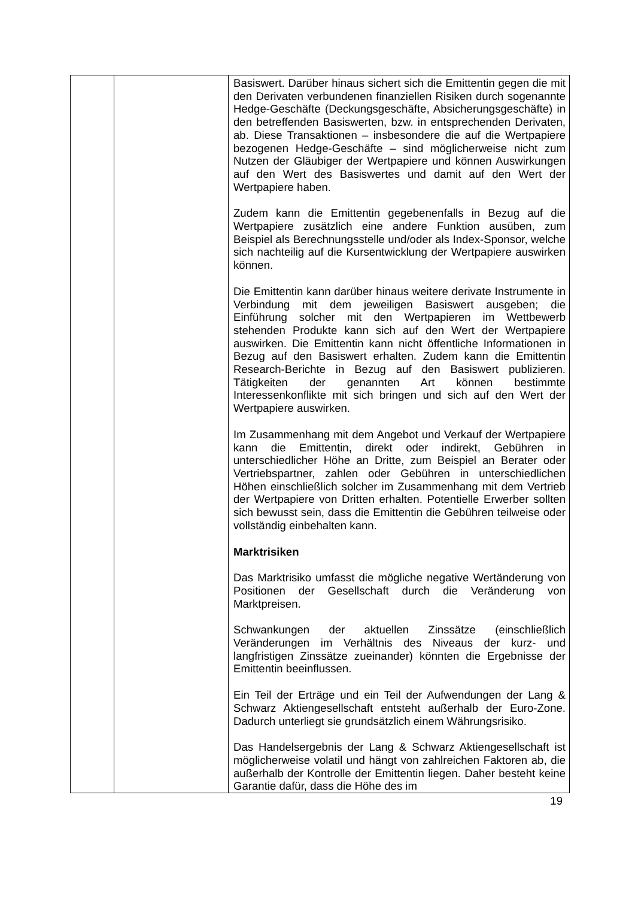| | | Basiswert. Darüber hinaus sichert sich die Emittentin gegen die mit den Derivaten verbundenen finanziellen Risiken durch sogenannte Hedge-Geschäfte (Deckungsgeschäfte, Absicherungsgeschäfte) in den betreffenden Basiswerten, bzw. in entsprechenden Derivaten, ab. Diese Transaktionen – insbesondere die auf die Wertpapiere bezogenen Hedge-Geschäfte – sind möglicherweise nicht zum Nutzen der Gläubiger der Wertpapiere und können Auswirkungen auf den Wert des Basiswertes und damit auf den Wert der Wertpapiere haben. Zudem kann die Emittentin gegebenenfalls in Bezug auf die Wertpapiere zusätzlich eine andere Funktion ausüben, zum Beispiel als Berechnungsstelle und/oder als Index-Sponsor, welche sich nachteilig auf die Kursentwicklung der Wertpapiere auswirken können. Die Emittentin kann darüber hinaus weitere derivate Instrumente in Verbindung mit dem jeweiligen Basiswert ausgeben; die Einführung solcher mit den Wertpapieren im Wettbewerb stehenden Produkte kann sich auf den Wert der Wertpapiere auswirken. Die Emittentin kann nicht öffentliche Informationen in Bezug auf den Basiswert erhalten. Zudem kann die Emittentin Research-Berichte in Bezug auf den Basiswert publizieren. Tätigkeiten der genannten Art können bestimmte Interessenkonflikte mit sich bringen und sich auf den Wert der Wertpapiere auswirken. Im Zusammenhang mit dem Angebot und Verkauf der Wertpapiere kann die Emittentin, direkt oder indirekt, Gebühren in unterschiedlicher Höhe an Dritte, zum Beispiel an Berater oder Vertriebspartner, zahlen oder Gebühren in unterschiedlichen Höhen einschließlich solcher im Zusammenhang mit dem Vertrieb der Wertpapiere von Dritten erhalten. Potentielle Erwerber sollten sich bewusst sein, dass die Emittentin die Gebühren teilweise oder vollständig einbehalten kann. Marktrisiken Das Marktrisiko umfasst die mögliche negative Wertänderung von Positionen der Gesellschaft durch die Veränderung von Marktpreisen. Schwankungen der aktuellen Zinssätze (einschließlich Veränderungen im Verhältnis des Niveaus der kurz- und langfristigen Zinssätze zueinander) könnten die Ergebnisse der Emittentin beeinflussen. Ein Teil der Erträge und ein Teil der Aufwendungen der Lang & Schwarz Aktiengesellschaft entsteht außerhalb der Euro-Zone. Dadurch unterliegt sie grundsätzlich einem Währungsrisiko. Das Handelsergebnis der Lang & Schwarz Aktiengesellschaft ist möglicherweise volatil und hängt von zahlreichen Faktoren ab, die außerhalb der Kontrolle der Emittentin liegen. Daher besteht keine Garantie dafür, dass die Höhe des im |
19